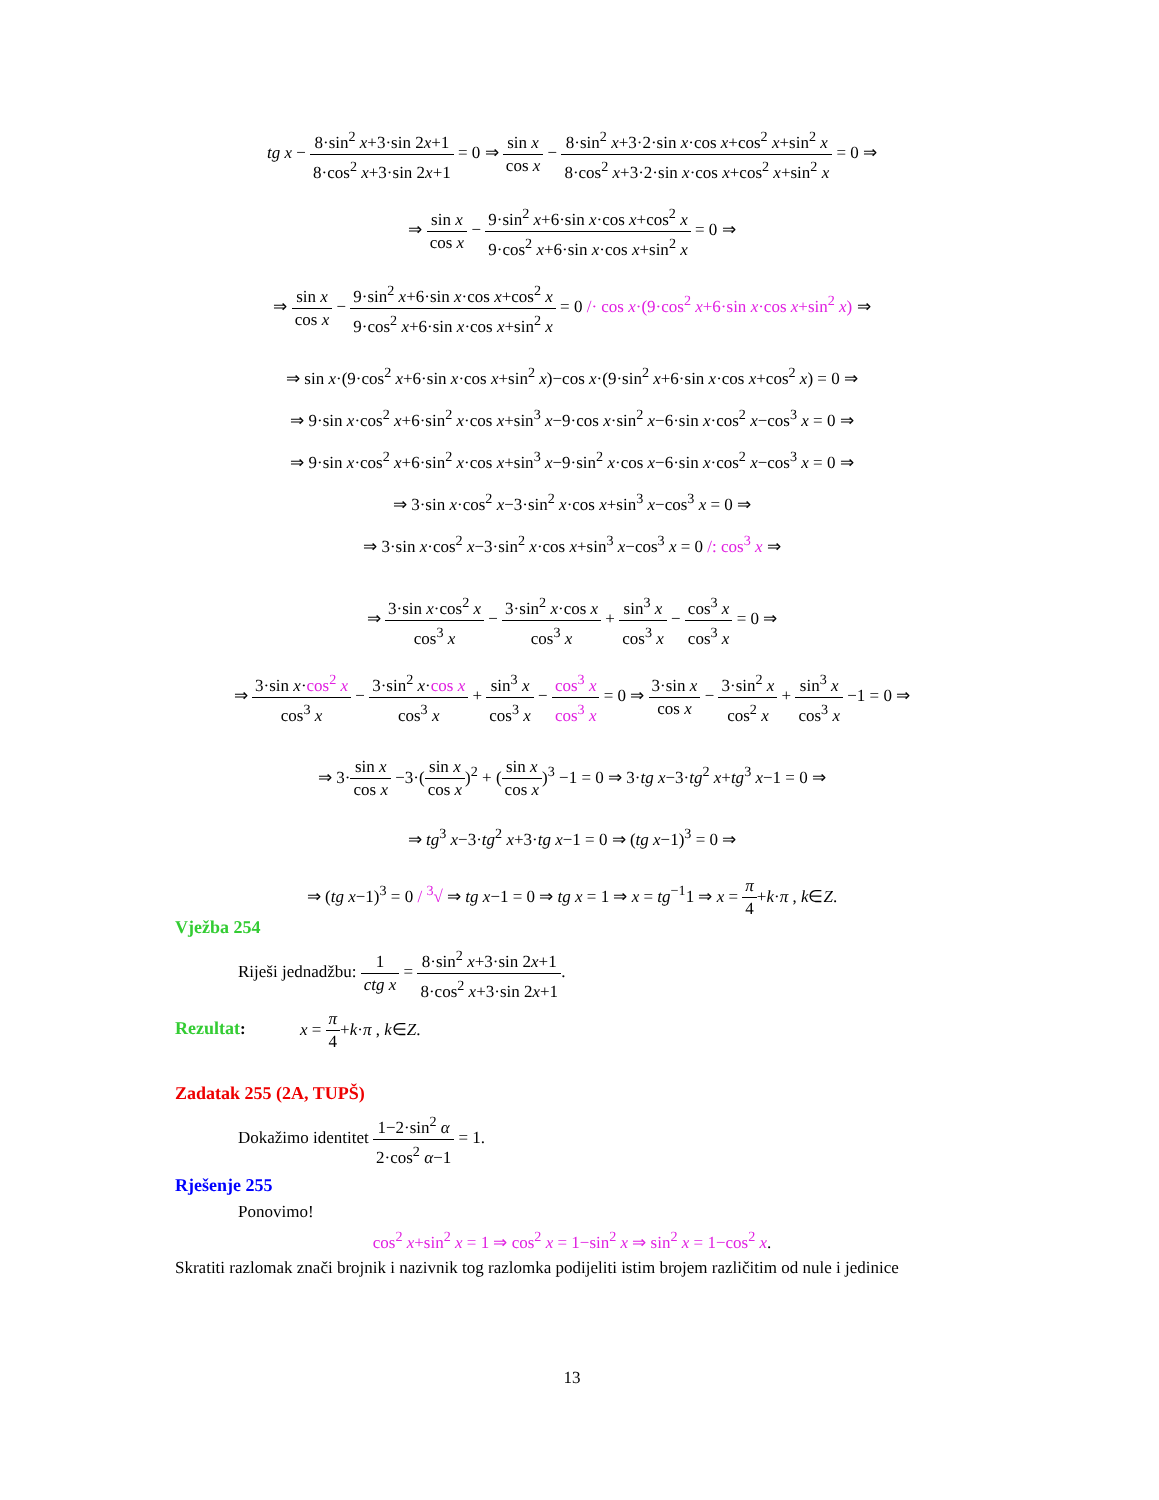tg x − 8·sin<sup>2</sup> x+3·sin 2x+1 8·cos<sup>2</sup> x+3·sin 2x+1 = 0 ⇒ sin x cos x − 8·sin<sup>2</sup> x+3·2·sin x·cos x+cos<sup>2</sup> x+sin<sup>2</sup> x 8·cos<sup>2</sup> x+3·2·sin x·cos x+cos<sup>2</sup> x+sin<sup>2</sup> x = 0 ⇒
⇒ sin x cos x − 9·sin<sup>2</sup> x+6·sin x·cos x+cos<sup>2</sup> x 9·cos<sup>2</sup> x+6·sin x·cos x+sin<sup>2</sup> x = 0 ⇒
⇒ sin x cos x − 9·sin<sup>2</sup> x+6·sin x·cos x+cos<sup>2</sup> x 9·cos<sup>2</sup> x+6·sin x·cos x+sin<sup>2</sup> x = 0 /· cos x·(9·cos<sup>2</sup> x+6·sin x·cos x+sin<sup>2</sup> x) ⇒
⇒ sin x·(9·cos<sup>2</sup> x+6·sin x·cos x+sin<sup>2</sup> x)−cos x·(9·sin<sup>2</sup> x+6·sin x·cos x+cos<sup>2</sup> x) = 0 ⇒
⇒ 9·sin x·cos<sup>2</sup> x+6·sin<sup>2</sup> x·cos x+sin<sup>3</sup> x−9·cos x·sin<sup>2</sup> x−6·sin x·cos<sup>2</sup> x−cos<sup>3</sup> x = 0 ⇒
⇒ 9·sin x·cos<sup>2</sup> x+6·sin<sup>2</sup> x·cos x+sin<sup>3</sup> x−9·sin<sup>2</sup> x·cos x−6·sin x·cos<sup>2</sup> x−cos<sup>3</sup> x = 0 ⇒
⇒ 3·sin x·cos<sup>2</sup> x−3·sin<sup>2</sup> x·cos x+sin<sup>3</sup> x−cos<sup>3</sup> x = 0 ⇒
⇒ 3·sin x·cos<sup>2</sup> x−3·sin<sup>2</sup> x·cos x+sin<sup>3</sup> x−cos<sup>3</sup> x = 0 /: cos<sup>3</sup> x ⇒
⇒ 3·sin x·cos<sup>2</sup> x cos<sup>3</sup> x − 3·sin<sup>2</sup> x·cos x cos<sup>3</sup> x + sin<sup>3</sup> x cos<sup>3</sup> x − cos<sup>3</sup> x cos<sup>3</sup> x = 0 ⇒
⇒ 3·sin x·cos<sup>2</sup> x cos<sup>3</sup> x − 3·sin<sup>2</sup> x·cos x cos<sup>3</sup> x + sin<sup>3</sup> x cos<sup>3</sup> x − cos<sup>3</sup> x cos<sup>3</sup> x = 0 ⇒ 3·sin x cos x − 3·sin<sup>2</sup> x cos<sup>2</sup> x + sin<sup>3</sup> x cos<sup>3</sup> x −1 = 0 ⇒
⇒ 3·sin x cos x −3·(sin x cos x)<sup>2</sup> + (sin x cos x)<sup>3</sup> −1 = 0 ⇒ 3·tg x−3·tg<sup>2</sup> x+tg<sup>3</sup> x−1 = 0 ⇒
⇒ tg<sup>3</sup> x−3·tg<sup>2</sup> x+3·tg x−1 = 0 ⇒ (tg x−1)<sup>3</sup> = 0 ⇒
⇒ (tg x−1)<sup>3</sup> = 0 / <sup>3</sup>√ ⇒ tg x−1 = 0 ⇒ tg x = 1 ⇒ x = tg<sup>−1</sup>1 ⇒ x = π 4+k·π , k∈Z.
Vježba 254
Riješi jednadžbu: 1 ctg x = 8·sin<sup>2</sup> x+3·sin 2x+1 8·cos<sup>2</sup> x+3·sin 2x+1.
Rezultat: x = π 4+k·π , k∈Z.
Zadatak 255 (2A, TUPŠ)
Dokažimo identitet 1−2·sin<sup>2</sup> α 2·cos<sup>2</sup> α−1 = 1.
Rješenje 255
Ponovimo!
cos<sup>2</sup> x+sin<sup>2</sup> x = 1 ⇒ cos<sup>2</sup> x = 1−sin<sup>2</sup> x ⇒ sin<sup>2</sup> x = 1−cos<sup>2</sup> x.
Skratiti razlomak znači brojnik i nazivnik tog razlomka podijeliti istim brojem različitim od nule i jedinice
13